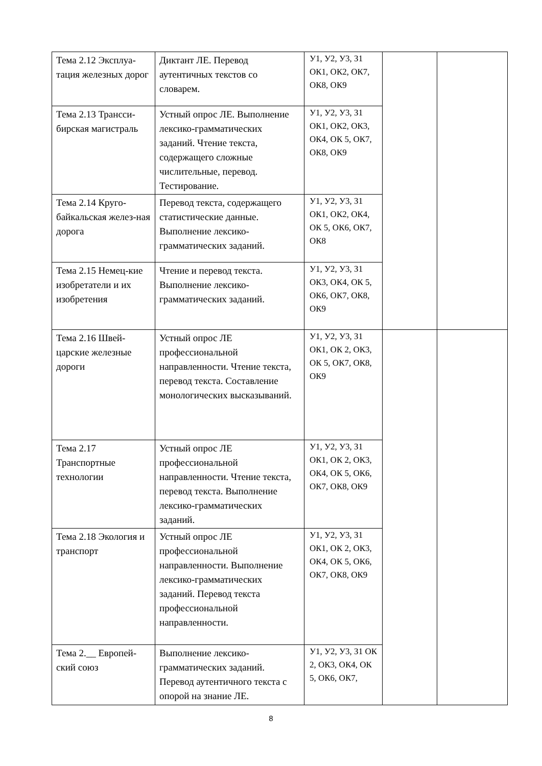| Тема 2.12 Эксплуа-тация железных дорог | Диктант ЛЕ. Перевод аутентичных текстов со словарем. | У1, У2, У3, З1 ОК1, ОК2, ОК7, ОК8, ОК9 | | |
| Тема 2.13 Трансси-бирская магистраль | Устный опрос ЛЕ. Выполнение лексико-грамматических заданий. Чтение текста, содержащего сложные числительные, перевод. Тестирование. | У1, У2, У3, З1 ОК1, ОК2, ОК3, ОК4, ОК 5, ОК7, ОК8, ОК9 | | |
| Тема 2.14 Круго-байкальская желез-ная дорога | Перевод текста, содержащего статистические данные. Выполнение лексико-грамматических заданий. | У1, У2, У3, З1 ОК1, ОК2, ОК4, ОК 5, ОК6, ОК7, ОК8 | | |
| Тема 2.15 Немец-кие изобретатели и их изобретения | Чтение и перевод текста. Выполнение лексико-грамматических заданий. | У1, У2, У3, З1 ОК3, ОК4, ОК 5, ОК6, ОК7, ОК8, ОК9 | | |
| Тема 2.16 Швей-царские железные дороги | Устный опрос ЛЕ профессиональной направленности. Чтение текста, перевод текста. Составление монологических высказываний. | У1, У2, У3, З1 ОК1, ОК 2, ОК3, ОК 5, ОК7, ОК8, ОК9 | | |
| Тема 2.17 Транспортные технологии | Устный опрос ЛЕ профессиональной направленности. Чтение текста, перевод текста. Выполнение лексико-грамматических заданий. | У1, У2, У3, З1 ОК1, ОК 2, ОК3, ОК4, ОК 5, ОК6, ОК7, ОК8, ОК9 | | |
| Тема 2.18 Экология и транспорт | Устный опрос ЛЕ профессиональной направленности. Выполнение лексико-грамматических заданий. Перевод текста профессиональной направленности. | У1, У2, У3, З1 ОК1, ОК 2, ОК3, ОК4, ОК 5, ОК6, ОК7, ОК8, ОК9 | | |
| Тема 2.__ Европей-ский союз | Выполнение лексико-грамматических заданий. Перевод аутентичного текста с опорой на знание ЛЕ. | У1, У2, У3, З1 ОК 2, ОК3, ОК4, ОК 5, ОК6, ОК7, | | |
8